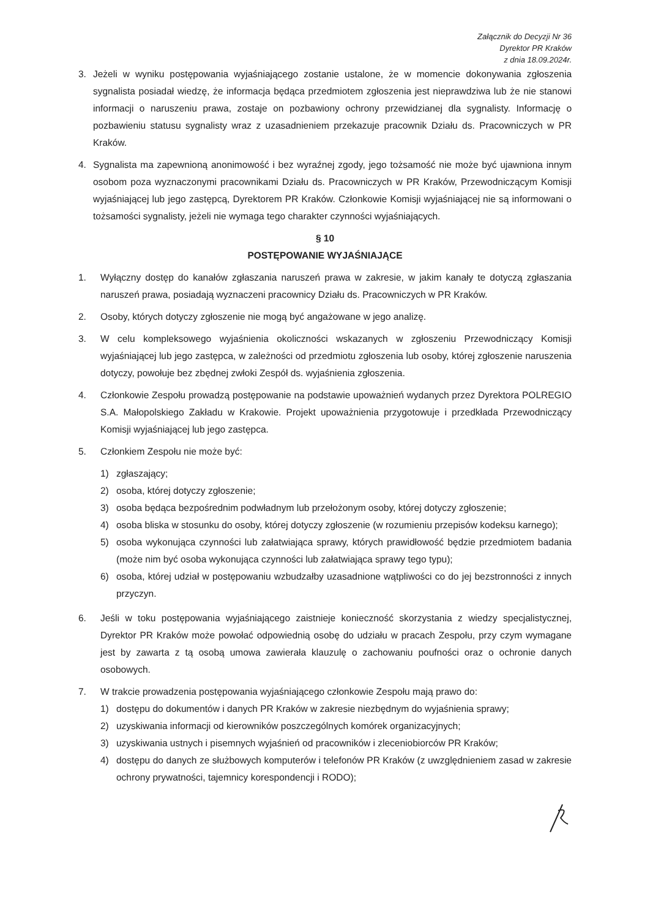Załącznik do Decyzji Nr 36
Dyrektor PR Kraków
z dnia 18.09.2024r.
3. Jeżeli w wyniku postępowania wyjaśniającego zostanie ustalone, że w momencie dokonywania zgłoszenia sygnalista posiadał wiedzę, że informacja będąca przedmiotem zgłoszenia jest nieprawdziwa lub że nie stanowi informacji o naruszeniu prawa, zostaje on pozbawiony ochrony przewidzianej dla sygnalisty. Informację o pozbawieniu statusu sygnalisty wraz z uzasadnieniem przekazuje pracownik Działu ds. Pracowniczych w PR Kraków.
4. Sygnalista ma zapewnioną anonimowość i bez wyraźnej zgody, jego tożsamość nie może być ujawniona innym osobom poza wyznaczonymi pracownikami Działu ds. Pracowniczych w PR Kraków, Przewodniczącym Komisji wyjaśniającej lub jego zastępcą, Dyrektorem PR Kraków. Członkowie Komisji wyjaśniającej nie są informowani o tożsamości sygnalisty, jeżeli nie wymaga tego charakter czynności wyjaśniających.
§ 10
POSTĘPOWANIE WYJAŚNIAJĄCE
1. Wyłączny dostęp do kanałów zgłaszania naruszeń prawa w zakresie, w jakim kanały te dotyczą zgłaszania naruszeń prawa, posiadają wyznaczeni pracownicy Działu ds. Pracowniczych w PR Kraków.
2. Osoby, których dotyczy zgłoszenie nie mogą być angażowane w jego analizę.
3. W celu kompleksowego wyjaśnienia okoliczności wskazanych w zgłoszeniu Przewodniczący Komisji wyjaśniającej lub jego zastępca, w zależności od przedmiotu zgłoszenia lub osoby, której zgłoszenie naruszenia dotyczy, powołuje bez zbędnej zwłoki Zespół ds. wyjaśnienia zgłoszenia.
4. Członkowie Zespołu prowadzą postępowanie na podstawie upoważnień wydanych przez Dyrektora POLREGIO S.A. Małopolskiego Zakładu w Krakowie. Projekt upoważnienia przygotowuje i przedkłada Przewodniczący Komisji wyjaśniającej lub jego zastępca.
5. Członkiem Zespołu nie może być:
1) zgłaszający;
2) osoba, której dotyczy zgłoszenie;
3) osoba będąca bezpośrednim podwładnym lub przełożonym osoby, której dotyczy zgłoszenie;
4) osoba bliska w stosunku do osoby, której dotyczy zgłoszenie (w rozumieniu przepisów kodeksu karnego);
5) osoba wykonująca czynności lub załatwiająca sprawy, których prawidłowość będzie przedmiotem badania (może nim być osoba wykonująca czynności lub załatwiająca sprawy tego typu);
6) osoba, której udział w postępowaniu wzbudzałby uzasadnione wątpliwości co do jej bezstronności z innych przyczyn.
6. Jeśli w toku postępowania wyjaśniającego zaistnieje konieczność skorzystania z wiedzy specjalistycznej, Dyrektor PR Kraków może powołać odpowiednią osobę do udziału w pracach Zespołu, przy czym wymagane jest by zawarta z tą osobą umowa zawierała klauzulę o zachowaniu poufności oraz o ochronie danych osobowych.
7. W trakcie prowadzenia postępowania wyjaśniającego członkowie Zespołu mają prawo do:
1) dostępu do dokumentów i danych PR Kraków w zakresie niezbędnym do wyjaśnienia sprawy;
2) uzyskiwania informacji od kierowników poszczególnych komórek organizacyjnych;
3) uzyskiwania ustnych i pisemnych wyjaśnień od pracowników i zleceniobiorców PR Kraków;
4) dostępu do danych ze służbowych komputerów i telefonów PR Kraków (z uwzględnieniem zasad w zakresie ochrony prywatności, tajemnicy korespondencji i RODO);